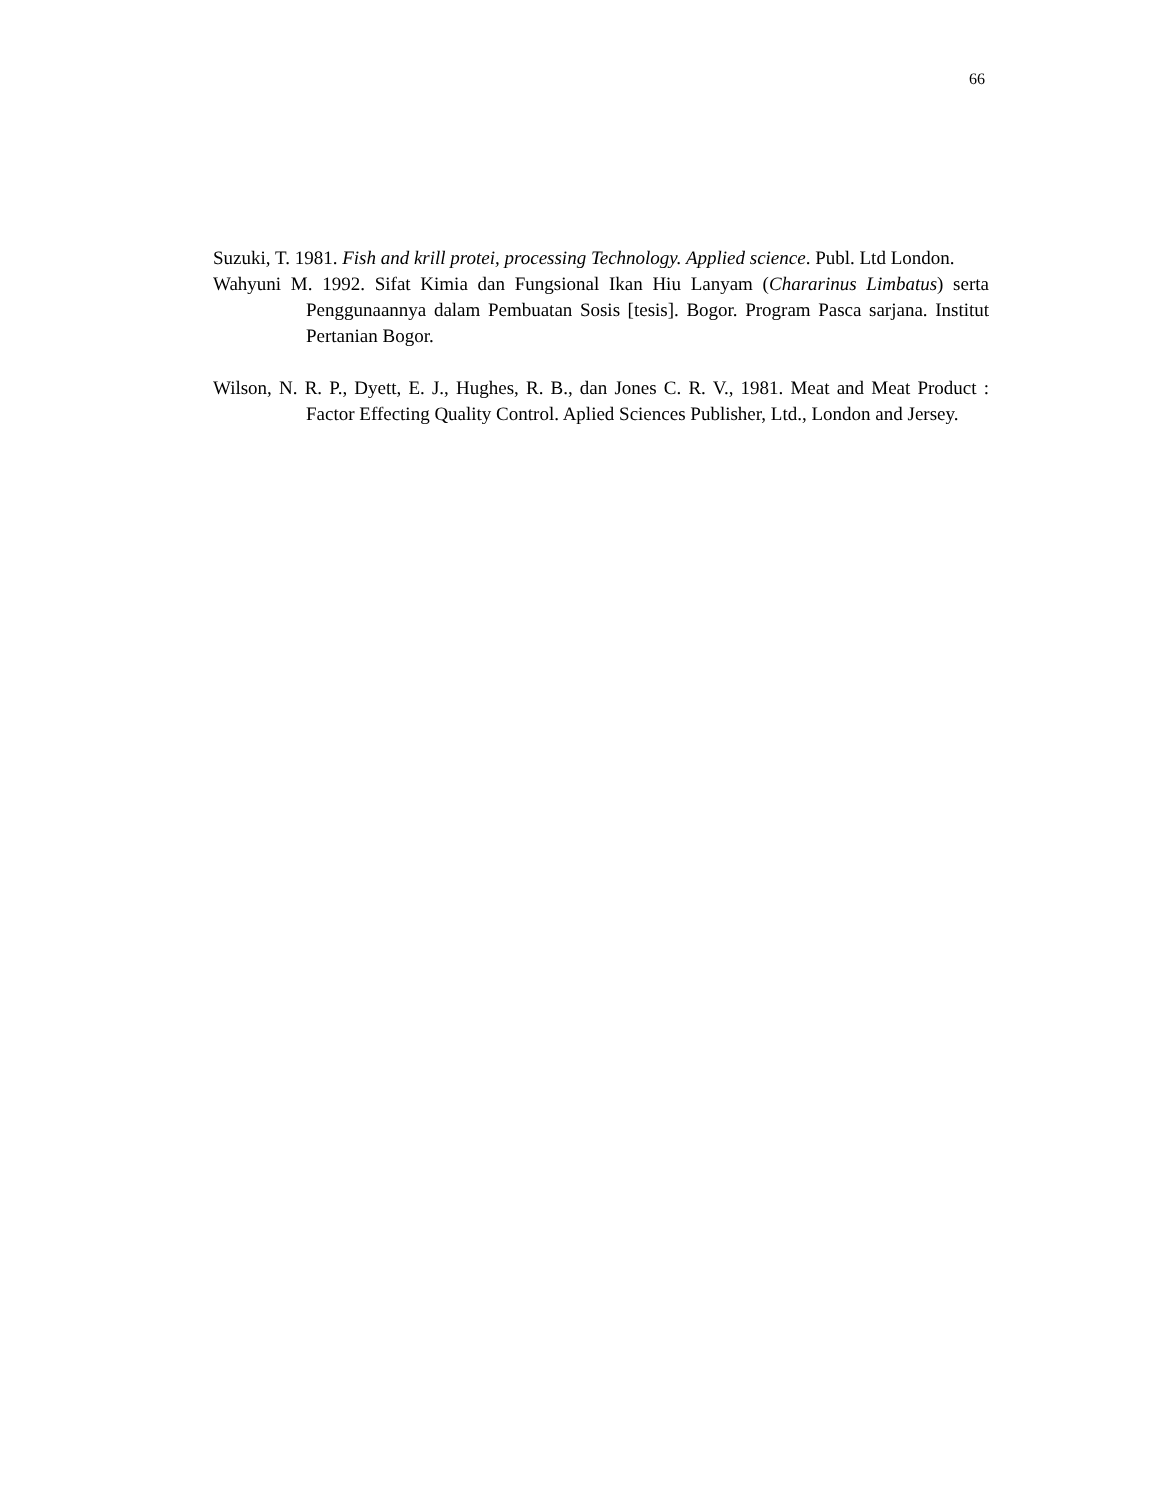66
Suzuki, T. 1981. Fish and krill protei, processing Technology. Applied science. Publ. Ltd London.
Wahyuni M. 1992. Sifat Kimia dan Fungsional Ikan Hiu Lanyam (Chararinus Limbatus) serta Penggunaannya dalam Pembuatan Sosis [tesis]. Bogor. Program Pasca sarjana. Institut Pertanian Bogor.
Wilson, N. R. P., Dyett, E. J., Hughes, R. B., dan Jones C. R. V., 1981. Meat and Meat Product : Factor Effecting Quality Control. Aplied Sciences Publisher, Ltd., London and Jersey.